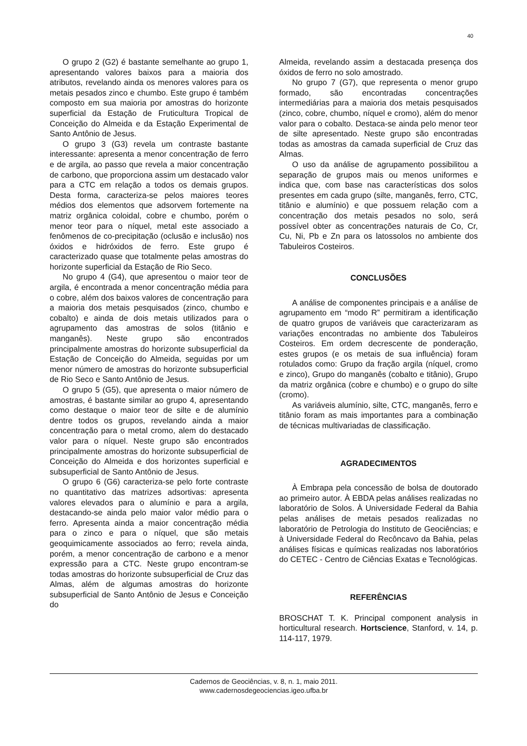40
O grupo 2 (G2) é bastante semelhante ao grupo 1, apresentando valores baixos para a maioria dos atributos, revelando ainda os menores valores para os metais pesados zinco e chumbo. Este grupo é também composto em sua maioria por amostras do horizonte superficial da Estação de Fruticultura Tropical de Conceição do Almeida e da Estação Experimental de Santo Antônio de Jesus.
O grupo 3 (G3) revela um contraste bastante interessante: apresenta a menor concentração de ferro e de argila, ao passo que revela a maior concentração de carbono, que proporciona assim um destacado valor para a CTC em relação a todos os demais grupos. Desta forma, caracteriza-se pelos maiores teores médios dos elementos que adsorvem fortemente na matriz orgânica coloidal, cobre e chumbo, porém o menor teor para o níquel, metal este associado a fenômenos de co-precipitação (oclusão e inclusão) nos óxidos e hidróxidos de ferro. Este grupo é caracterizado quase que totalmente pelas amostras do horizonte superficial da Estação de Rio Seco.
No grupo 4 (G4), que apresentou o maior teor de argila, é encontrada a menor concentração média para o cobre, além dos baixos valores de concentração para a maioria dos metais pesquisados (zinco, chumbo e cobalto) e ainda de dois metais utilizados para o agrupamento das amostras de solos (titânio e manganês). Neste grupo são encontrados principalmente amostras do horizonte subsuperficial da Estação de Conceição do Almeida, seguidas por um menor número de amostras do horizonte subsuperficial de Rio Seco e Santo Antônio de Jesus.
O grupo 5 (G5), que apresenta o maior número de amostras, é bastante similar ao grupo 4, apresentando como destaque o maior teor de silte e de alumínio dentre todos os grupos, revelando ainda a maior concentração para o metal cromo, alem do destacado valor para o níquel. Neste grupo são encontrados principalmente amostras do horizonte subsuperficial de Conceição do Almeida e dos horizontes superficial e subsuperficial de Santo Antônio de Jesus.
O grupo 6 (G6) caracteriza-se pelo forte contraste no quantitativo das matrizes adsortivas: apresenta valores elevados para o alumínio e para a argila, destacando-se ainda pelo maior valor médio para o ferro. Apresenta ainda a maior concentração média para o zinco e para o níquel, que são metais geoquimicamente associados ao ferro; revela ainda, porém, a menor concentração de carbono e a menor expressão para a CTC. Neste grupo encontram-se todas amostras do horizonte subsuperficial de Cruz das Almas, além de algumas amostras do horizonte subsuperficial de Santo Antônio de Jesus e Conceição do
Almeida, revelando assim a destacada presença dos óxidos de ferro no solo amostrado.
No grupo 7 (G7), que representa o menor grupo formado, são encontradas concentrações intermediárias para a maioria dos metais pesquisados (zinco, cobre, chumbo, níquel e cromo), além do menor valor para o cobalto. Destaca-se ainda pelo menor teor de silte apresentado. Neste grupo são encontradas todas as amostras da camada superficial de Cruz das Almas.
O uso da análise de agrupamento possibilitou a separação de grupos mais ou menos uniformes e indica que, com base nas características dos solos presentes em cada grupo (silte, manganês, ferro, CTC, titânio e alumínio) e que possuem relação com a concentração dos metais pesados no solo, será possível obter as concentrações naturais de Co, Cr, Cu, Ni, Pb e Zn para os latossolos no ambiente dos Tabuleiros Costeiros.
CONCLUSÕES
A análise de componentes principais e a análise de agrupamento em “modo R” permitiram a identificação de quatro grupos de variáveis que caracterizaram as variações encontradas no ambiente dos Tabuleiros Costeiros. Em ordem decrescente de ponderação, estes grupos (e os metais de sua influência) foram rotulados como: Grupo da fração argila (níquel, cromo e zinco), Grupo do manganês (cobalto e titânio), Grupo da matriz orgânica (cobre e chumbo) e o grupo do silte (cromo).
As variáveis alumínio, silte, CTC, manganês, ferro e titânio foram as mais importantes para a combinação de técnicas multivariadas de classificação.
AGRADECIMENTOS
À Embrapa pela concessão de bolsa de doutorado ao primeiro autor. À EBDA pelas análises realizadas no laboratório de Solos. À Universidade Federal da Bahia pelas análises de metais pesados realizadas no laboratório de Petrologia do Instituto de Geociências; e à Universidade Federal do Recôncavo da Bahia, pelas análises físicas e químicas realizadas nos laboratórios do CETEC - Centro de Ciências Exatas e Tecnológicas.
REFERÊNCIAS
BROSCHAT T. K. Principal component analysis in horticultural research. Hortscience, Stanford, v. 14, p. 114-117, 1979.
Cadernos de Geociências, v. 8, n. 1, maio 2011.
www.cadernosdegeociencias.igeo.ufba.br